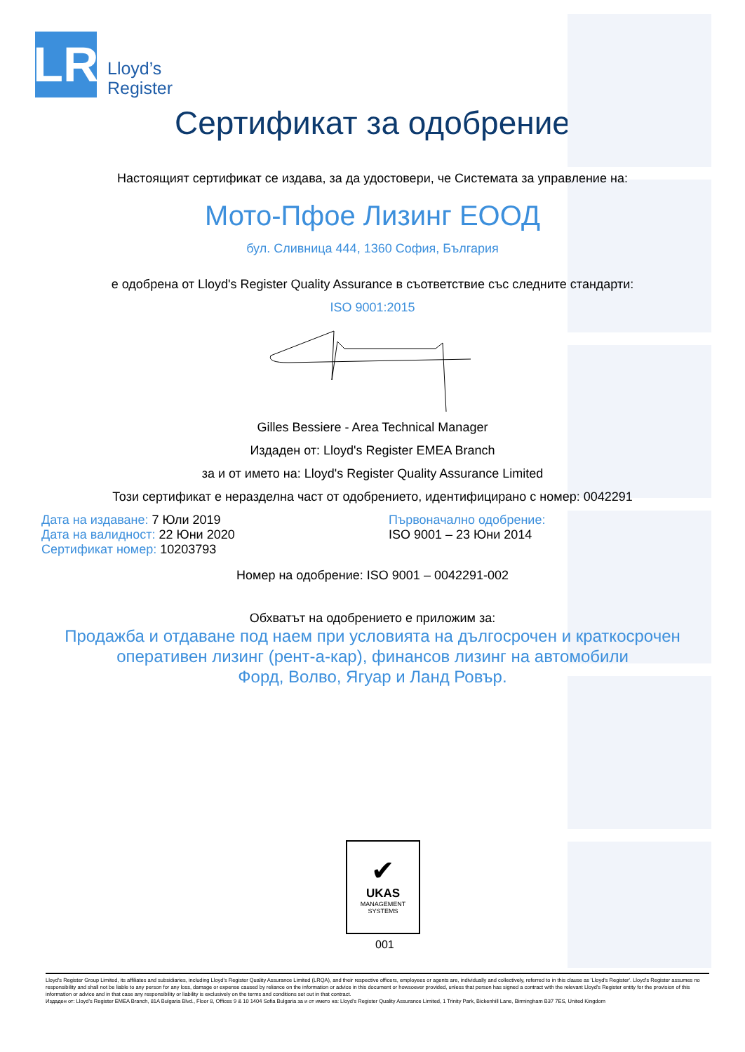LR
Lloyd’s
Register
Сертификат за одобрение
Настоящият сертификат се издава, за да удостовери, че Системата за управление на:
Мото-Пфое Лизинг ЕООД
бул. Сливница 444, 1360 София, България
е одобрена от Lloyd's Register Quality Assurance в съответствие със следните стандарти:
ISO 9001:2015
Gilles Bessiere - Area Technical Manager
Издаден от: Lloyd's Register EMEA Branch
за и от името на: Lloyd's Register Quality Assurance Limited
Този сертификат е неразделна част от одобрението, идентифицирано с номер: 0042291
Дата на издаване: 7 Юли 2019
Дата на валидност: 22 Юни 2020
Сертификат номер: 10203793
Първоначално одобрение:
ISO 9001 – 23 Юни 2014
Номер на одобрение: ISO 9001 – 0042291-002
Обхватът на одобрението е приложим за:
Продажба и отдаване под наем при условията на дългосрочен и краткосрочен
оперативен лизинг (рент-а-кар), финансов лизинг на автомобили
Форд, Волво, Ягуар и Ланд Ровър.
✔
UKAS
MANAGEMENT
SYSTEMS
001
Lloyd's Register Group Limited, its affiliates and subsidiaries, including Lloyd's Register Quality Assurance Limited (LRQA), and their respective officers, employees or agents are, individually and collectively, referred to in this clause as 'Lloyd's Register'. Lloyd's Register assumes no responsibility and shall not be liable to any person for any loss, damage or expense caused by reliance on the information or advice in this document or howsoever provided, unless that person has signed a contract with the relevant Lloyd's Register entity for the provision of this information or advice and in that case any responsibility or liability is exclusively on the terms and conditions set out in that contract.
Издаден от: Lloyd's Register EMEA Branch, 81A Bulgaria Blvd., Floor 8, Offices 9 & 10 1404 Sofia Bulgaria за и от името на: Lloyd's Register Quality Assurance Limited, 1 Trinity Park, Bickenhill Lane, Birmingham B37 7ES, United Kingdom